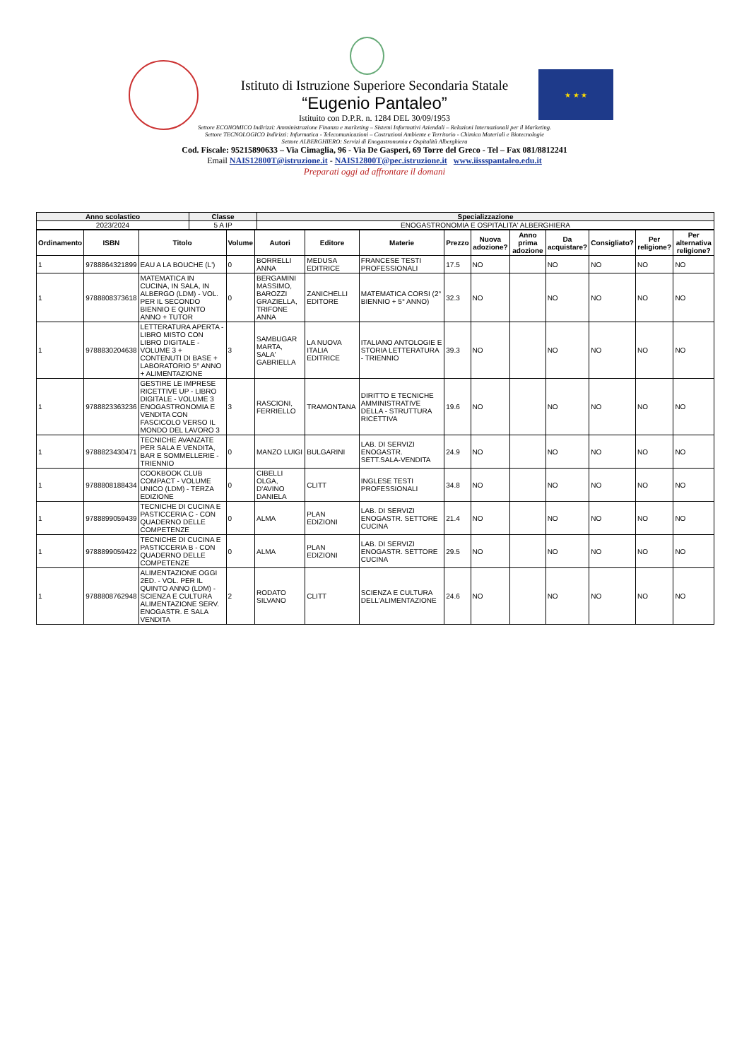★ ★ ★
Istituto di Istruzione Superiore Secondaria Statale
“Eugenio Pantaleo”
Istituito con D.P.R. n. 1284 DEL 30/09/1953
Settore ECONOMICO Indirizzi: Amministrazione Finanza e marketing – Sistemi Informativi Aziendali – Relazioni Internazionali per il Marketing.
Settore TECNOLOGICO Indirizzi: Informatica - Telecomunicazioni – Costruzioni Ambiente e Territorio - Chimica Materiali e Biotecnologie
Settore ALBERGHIERO: Servizi di Enogastronomia e Ospitalità Alberghiera
Cod. Fiscale: 95215890633 – Via Cimaglia, 96 - Via De Gasperi, 69 Torre del Greco - Tel – Fax 081/8812241
Email NAIS12800T@istruzione.it - NAIS12800T@pec.istruzione.it www.iissspantaleo.edu.it
Preparati oggi ad affrontare il domani
| Anno scolastico | Classe | Specializzazione |
| --- | --- | --- |
| 2023/2024 | 5 A IP | ENOGASTRONOMIA E OSPITALITA' ALBERGHIERA |
| Ordinamento | ISBN | Titolo | Volume | Autori | Editore | Materie | Prezzo | Nuova adozione? | Anno prima adozione | Da acquistare? | Consigliato? | Per religione? | Per alternativa religione? |
| --- | --- | --- | --- | --- | --- | --- | --- | --- | --- | --- | --- | --- | --- |
| 1 | 9788864321899 | EAU A LA BOUCHE (L') | 0 | BORRELLI ANNA | MEDUSA EDITRICE | FRANCESE TESTI PROFESSIONALI | 17.5 | NO | | NO | NO | NO | NO |
| 1 | 9788808373618 | MATEMATICA IN CUCINA, IN SALA, IN ALBERGO (LDM) - VOL. PER IL SECONDO BIENNIO E QUINTO ANNO + TUTOR | 0 | BERGAMINI MASSIMO, BAROZZI GRAZIELLA, TRIFONE ANNA | ZANICHELLI EDITORE | MATEMATICA CORSI (2° BIENNIO + 5° ANNO) | 32.3 | NO | | NO | NO | NO | NO |
| 1 | 9788830204638 | LETTERATURA APERTA - LIBRO MISTO CON LIBRO DIGITALE - VOLUME 3 + CONTENUTI DI BASE + LABORATORIO 5° ANNO + ALIMENTAZIONE | 3 | SAMBUGAR MARTA, SALA' GABRIELLA | LA NUOVA ITALIA EDITRICE | ITALIANO ANTOLOGIE E STORIA LETTERATURA - TRIENNIO | 39.3 | NO | | NO | NO | NO | NO |
| 1 | 9788823363236 | GESTIRE LE IMPRESE RICETTIVE UP - LIBRO DIGITALE - VOLUME 3 ENOGASTRONOMIA E VENDITA CON FASCICOLO VERSO IL MONDO DEL LAVORO 3 | 3 | RASCIONI, FERRIELLO | TRAMONTANA | DIRITTO E TECNICHE AMMINISTRATIVE DELLA - STRUTTURA RICETTIVA | 19.6 | NO | | NO | NO | NO | NO |
| 1 | 9788823430471 | TECNICHE AVANZATE PER SALA E VENDITA, BAR E SOMMELLERIE - TRIENNIO | 0 | MANZO LUIGI | BULGARINI | LAB. DI SERVIZI ENOGASTR. SETT.SALA-VENDITA | 24.9 | NO | | NO | NO | NO | NO |
| 1 | 9788808188434 | COOKBOOK CLUB COMPACT - VOLUME UNICO (LDM) - TERZA EDIZIONE | 0 | CIBELLI OLGA, D'AVINO DANIELA | CLITT | INGLESE TESTI PROFESSIONALI | 34.8 | NO | | NO | NO | NO | NO |
| 1 | 9788899059439 | TECNICHE DI CUCINA E PASTICCERIA C - CON QUADERNO DELLE COMPETENZE | 0 | ALMA | PLAN EDIZIONI | LAB. DI SERVIZI ENOGASTR. SETTORE CUCINA | 21.4 | NO | | NO | NO | NO | NO |
| 1 | 9788899059422 | TECNICHE DI CUCINA E PASTICCERIA B - CON QUADERNO DELLE COMPETENZE | 0 | ALMA | PLAN EDIZIONI | LAB. DI SERVIZI ENOGASTR. SETTORE CUCINA | 29.5 | NO | | NO | NO | NO | NO |
| 1 | 9788808762948 | ALIMENTAZIONE OGGI 2ED. - VOL. PER IL QUINTO ANNO (LDM) - SCIENZA E CULTURA ALIMENTAZIONE SERV. ENOGASTR. E SALA VENDITA | 2 | RODATO SILVANO | CLITT | SCIENZA E CULTURA DELL'ALIMENTAZIONE | 24.6 | NO | | NO | NO | NO | NO |